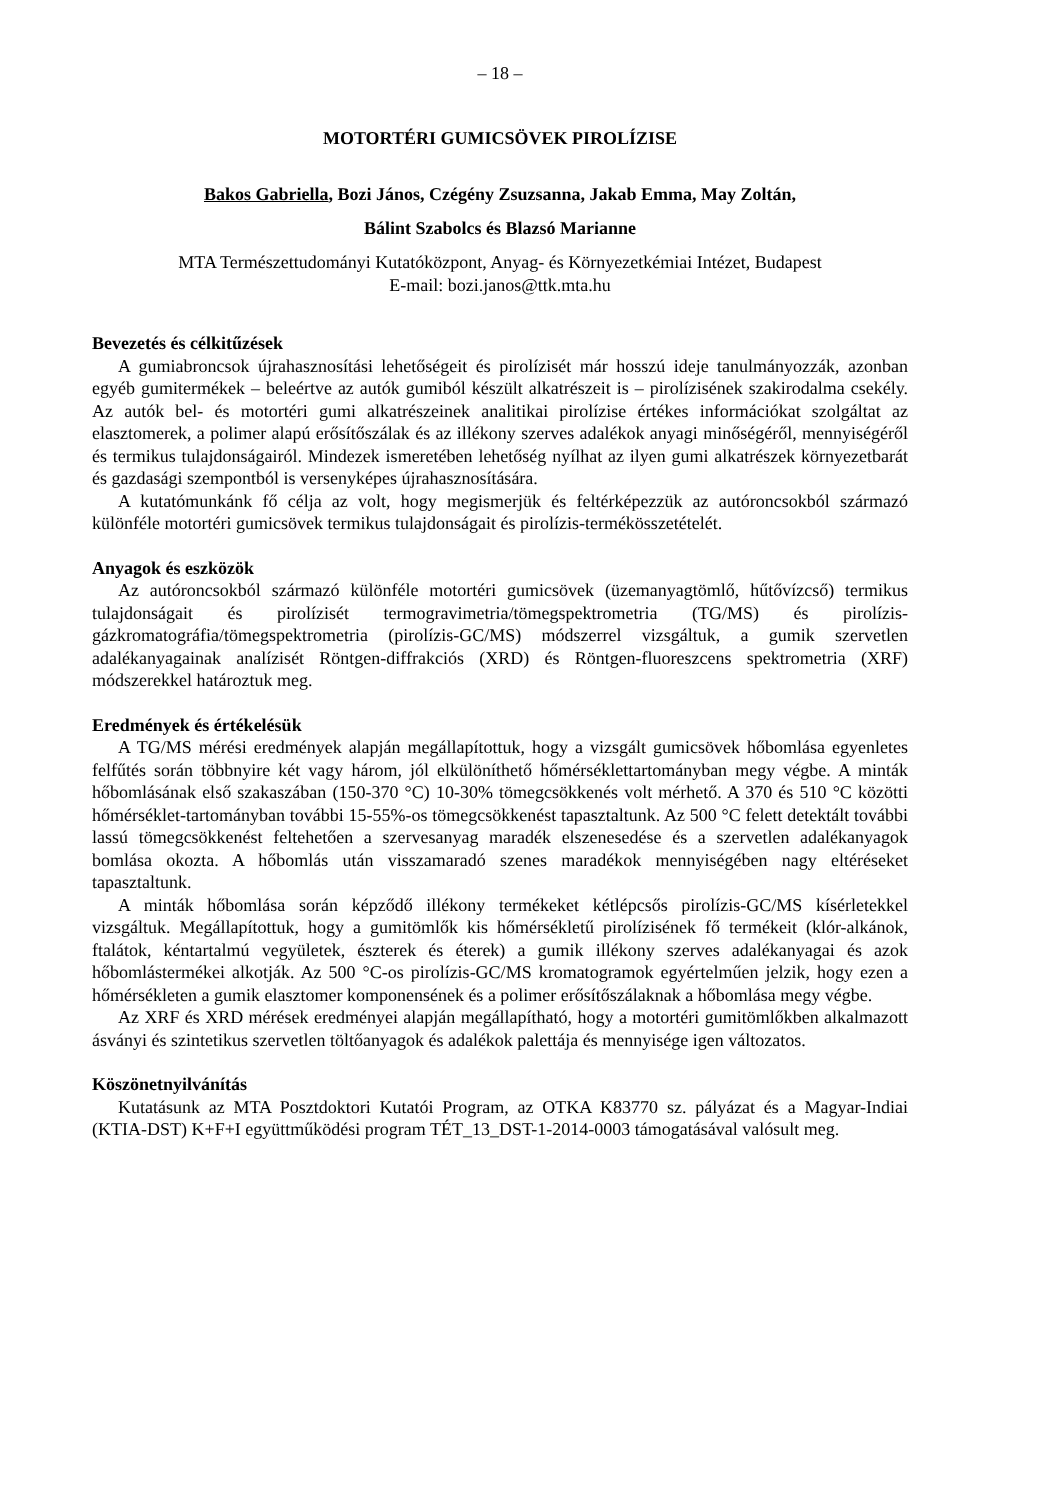– 18 –
MOTORTÉRI GUMICSÖVEK PIROLÍZISE
Bakos Gabriella, Bozi János, Czégény Zsuzsanna, Jakab Emma, May Zoltán,
Bálint Szabolcs és Blazsó Marianne
MTA Természettudományi Kutatóközpont, Anyag- és Környezetkémiai Intézet, Budapest
E-mail: bozi.janos@ttk.mta.hu
Bevezetés és célkitűzések
A gumiabroncsok újrahasznosítási lehetőségeit és pirolízisét már hosszú ideje tanulmányozzák, azonban egyéb gumitermékek – beleértve az autók gumiból készült alkatrészeit is – pirolízisének szakirodalma csekély. Az autók bel- és motortéri gumi alkatrészeinek analitikai pirolízise értékes információkat szolgáltat az elasztomerek, a polimer alapú erősítőszálak és az illékony szerves adalékok anyagi minőségéről, mennyiségéről és termikus tulajdonságairól. Mindezek ismeretében lehetőség nyílhat az ilyen gumi alkatrészek környezetbarát és gazdasági szempontból is versenyképes újrahasznosítására.
A kutatómunkánk fő célja az volt, hogy megismerjük és feltérképezzük az autóroncsokból származó különféle motortéri gumicsövek termikus tulajdonságait és pirolízis-termékösszetételét.
Anyagok és eszközök
Az autóroncsokból származó különféle motortéri gumicsövek (üzemanyagtömlő, hűtővízcső) termikus tulajdonságait és pirolízisét termogravimetria/tömegspektrometria (TG/MS) és pirolízis-gázkromatográfia/tömegspektrometria (pirolízis-GC/MS) módszerrel vizsgáltuk, a gumik szervetlen adalékanyagainak analízisét Röntgen-diffrakciós (XRD) és Röntgen-fluoreszcens spektrometria (XRF) módszerekkel határoztuk meg.
Eredmények és értékelésük
A TG/MS mérési eredmények alapján megállapítottuk, hogy a vizsgált gumicsövek hőbomlása egyenletes felfűtés során többnyire két vagy három, jól elkülöníthető hőmérséklettartományban megy végbe. A minták hőbomlásának első szakaszában (150-370 °C) 10-30% tömegcsökkenés volt mérhető. A 370 és 510 °C közötti hőmérséklet-tartományban további 15-55%-os tömegcsökkenést tapasztaltunk. Az 500 °C felett detektált további lassú tömegcsökkenést feltehetően a szervesanyag maradék elszenesedése és a szervetlen adalékanyagok bomlása okozta. A hőbomlás után visszamaradó szenes maradékok mennyiségében nagy eltéréseket tapasztaltunk.
A minták hőbomlása során képződő illékony termékeket kétlépcsős pirolízis-GC/MS kísérletekkel vizsgáltuk. Megállapítottuk, hogy a gumitömlők kis hőmérsékletű pirolízisének fő termékeit (klór-alkánok, ftalátok, kéntartalmú vegyületek, észterek és éterek) a gumik illékony szerves adalékanyagai és azok hőbomlástermékei alkotják. Az 500 °C-os pirolízis-GC/MS kromatogramok egyértelműen jelzik, hogy ezen a hőmérsékleten a gumik elasztomer komponensének és a polimer erősítőszálaknak a hőbomlása megy végbe.
Az XRF és XRD mérések eredményei alapján megállapítható, hogy a motortéri gumitömlőkben alkalmazott ásványi és szintetikus szervetlen töltőanyagok és adalékok palettája és mennyisége igen változatos.
Köszönetnyilvánítás
Kutatásunk az MTA Posztdoktori Kutatói Program, az OTKA K83770 sz. pályázat és a Magyar-Indiai (KTIA-DST) K+F+I együttműködési program TÉT_13_DST-1-2014-0003 támogatásával valósult meg.